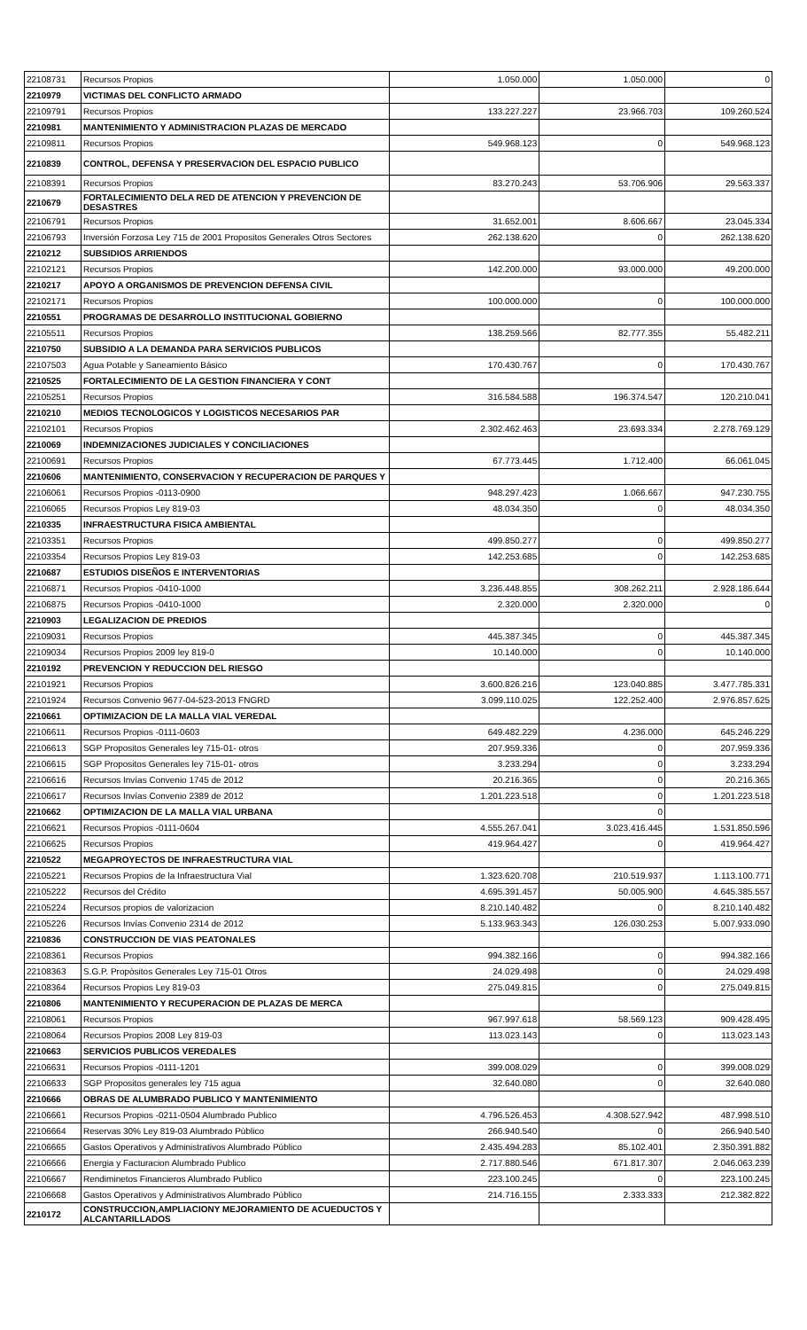| 22108731 | Recursos Propios | 1.050.000 | 1.050.000 | 0 |
| 2210979 | VICTIMAS DEL CONFLICTO ARMADO | | | |
| 22109791 | Recursos Propios | 133.227.227 | 23.966.703 | 109.260.524 |
| 2210981 | MANTENIMIENTO Y ADMINISTRACION PLAZAS DE MERCADO | | | |
| 22109811 | Recursos Propios | 549.968.123 | 0 | 549.968.123 |
| 2210839 | CONTROL, DEFENSA Y PRESERVACION DEL ESPACIO PUBLICO | | | |
| 22108391 | Recursos Propios | 83.270.243 | 53.706.906 | 29.563.337 |
| 2210679 | FORTALECIMIENTO DELA RED DE ATENCION Y PREVENCION DE DESASTRES | | | |
| 22106791 | Recursos Propios | 31.652.001 | 8.606.667 | 23.045.334 |
| 22106793 | Inversión Forzosa Ley 715 de 2001 Propositos Generales Otros Sectores | 262.138.620 | 0 | 262.138.620 |
| 2210212 | SUBSIDIOS ARRIENDOS | | | |
| 22102121 | Recursos Propios | 142.200.000 | 93.000.000 | 49.200.000 |
| 2210217 | APOYO A ORGANISMOS DE PREVENCION DEFENSA CIVIL | | | |
| 22102171 | Recursos Propios | 100.000.000 | 0 | 100.000.000 |
| 2210551 | PROGRAMAS DE DESARROLLO INSTITUCIONAL GOBIERNO | | | |
| 22105511 | Recursos Propios | 138.259.566 | 82.777.355 | 55.482.211 |
| 2210750 | SUBSIDIO A LA DEMANDA PARA SERVICIOS PUBLICOS | | | |
| 22107503 | Agua Potable y Saneamiento Básico | 170.430.767 | 0 | 170.430.767 |
| 2210525 | FORTALECIMIENTO DE LA GESTION FINANCIERA Y CONT | | | |
| 22105251 | Recursos Propios | 316.584.588 | 196.374.547 | 120.210.041 |
| 2210210 | MEDIOS TECNOLOGICOS Y LOGISTICOS NECESARIOS PAR | | | |
| 22102101 | Recursos Propios | 2.302.462.463 | 23.693.334 | 2.278.769.129 |
| 2210069 | INDEMNIZACIONES JUDICIALES Y CONCILIACIONES | | | |
| 22100691 | Recursos Propios | 67.773.445 | 1.712.400 | 66.061.045 |
| 2210606 | MANTENIMIENTO, CONSERVACION Y RECUPERACION DE PARQUES Y | | | |
| 22106061 | Recursos Propios -0113-0900 | 948.297.423 | 1.066.667 | 947.230.755 |
| 22106065 | Recursos Propios Ley 819-03 | 48.034.350 | 0 | 48.034.350 |
| 2210335 | INFRAESTRUCTURA FISICA AMBIENTAL | | | |
| 22103351 | Recursos Propios | 499.850.277 | 0 | 499.850.277 |
| 22103354 | Recursos Propios Ley 819-03 | 142.253.685 | 0 | 142.253.685 |
| 2210687 | ESTUDIOS DISEÑOS E INTERVENTORIAS | | | |
| 22106871 | Recursos Propios -0410-1000 | 3.236.448.855 | 308.262.211 | 2.928.186.644 |
| 22106875 | Recursos Propios -0410-1000 | 2.320.000 | 2.320.000 | 0 |
| 2210903 | LEGALIZACION DE PREDIOS | | | |
| 22109031 | Recursos Propios | 445.387.345 | 0 | 445.387.345 |
| 22109034 | Recursos Propios 2009 ley 819-0 | 10.140.000 | 0 | 10.140.000 |
| 2210192 | PREVENCION Y REDUCCION DEL RIESGO | | | |
| 22101921 | Recursos Propios | 3.600.826.216 | 123.040.885 | 3.477.785.331 |
| 22101924 | Recursos Convenio 9677-04-523-2013 FNGRD | 3.099.110.025 | 122.252.400 | 2.976.857.625 |
| 2210661 | OPTIMIZACION DE LA MALLA VIAL VEREDAL | | | |
| 22106611 | Recursos Propios -0111-0603 | 649.482.229 | 4.236.000 | 645.246.229 |
| 22106613 | SGP Propositos Generales ley 715-01- otros | 207.959.336 | 0 | 207.959.336 |
| 22106615 | SGP Propositos Generales ley 715-01- otros | 3.233.294 | 0 | 3.233.294 |
| 22106616 | Recursos Invías Convenio 1745 de 2012 | 20.216.365 | 0 | 20.216.365 |
| 22106617 | Recursos Invías Convenio 2389 de 2012 | 1.201.223.518 | 0 | 1.201.223.518 |
| 2210662 | OPTIMIZACION DE LA MALLA VIAL URBANA | | 0 | |
| 22106621 | Recursos Propios -0111-0604 | 4.555.267.041 | 3.023.416.445 | 1.531.850.596 |
| 22106625 | Recursos Propios | 419.964.427 | 0 | 419.964.427 |
| 2210522 | MEGAPROYECTOS DE INFRAESTRUCTURA VIAL | | | |
| 22105221 | Recursos Propios de la Infraestructura Vial | 1.323.620.708 | 210.519.937 | 1.113.100.771 |
| 22105222 | Recursos del Crédito | 4.695.391.457 | 50.005.900 | 4.645.385.557 |
| 22105224 | Recursos propios de valorizacion | 8.210.140.482 | 0 | 8.210.140.482 |
| 22105226 | Recursos Invías Convenio 2314 de 2012 | 5.133.963.343 | 126.030.253 | 5.007.933.090 |
| 2210836 | CONSTRUCCION DE VIAS PEATONALES | | | |
| 22108361 | Recursos Propios | 994.382.166 | 0 | 994.382.166 |
| 22108363 | S.G.P. Propòsitos Generales Ley 715-01 Otros | 24.029.498 | 0 | 24.029.498 |
| 22108364 | Recursos Propios Ley 819-03 | 275.049.815 | 0 | 275.049.815 |
| 2210806 | MANTENIMIENTO Y RECUPERACION DE PLAZAS DE MERCA | | | |
| 22108061 | Recursos Propios | 967.997.618 | 58.569.123 | 909.428.495 |
| 22108064 | Recursos Propios 2008 Ley 819-03 | 113.023.143 | 0 | 113.023.143 |
| 2210663 | SERVICIOS PUBLICOS VEREDALES | | | |
| 22106631 | Recursos Propios -0111-1201 | 399.008.029 | 0 | 399.008.029 |
| 22106633 | SGP Propositos generales ley 715 agua | 32.640.080 | 0 | 32.640.080 |
| 2210666 | OBRAS DE ALUMBRADO PUBLICO Y MANTENIMIENTO | | | |
| 22106661 | Recursos Propios -0211-0504 Alumbrado Publico | 4.796.526.453 | 4.308.527.942 | 487.998.510 |
| 22106664 | Reservas 30% Ley 819-03 Alumbrado Pùblico | 266.940.540 | 0 | 266.940.540 |
| 22106665 | Gastos Operativos y Administrativos Alumbrado Público | 2.435.494.283 | 85.102.401 | 2.350.391.882 |
| 22106666 | Energia y Facturacion Alumbrado Publico | 2.717.880.546 | 671.817.307 | 2.046.063.239 |
| 22106667 | Rendiminetos Financieros Alumbrado Publico | 223.100.245 | 0 | 223.100.245 |
| 22106668 | Gastos Operativos y Administrativos Alumbrado Público | 214.716.155 | 2.333.333 | 212.382.822 |
| 2210172 | CONSTRUCCION,AMPLIACIONY MEJORAMIENTO DE ACUEDUCTOS Y ALCANTARILLADOS | | | |